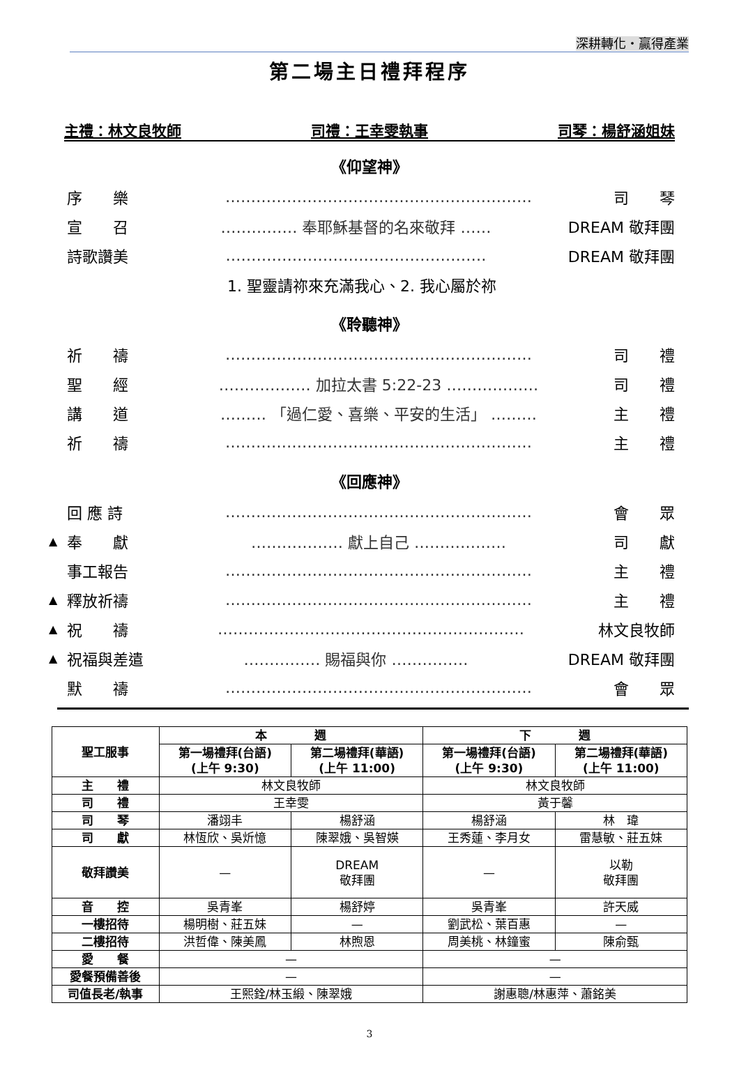深耕轉化・贏得產業
第二場主日禮拜程序
主禮：林文良牧師 司禮：王幸雯執事 司琴：楊舒涵姐妹
《仰望神》
序　　樂 …………………………………………………… 司　　琴
宣　　召 …………… 奉耶穌基督的名來敬拜 …… DREAM 敬拜團
詩歌讚美 …………………………………………… DREAM 敬拜團
1. 聖靈請祢來充滿我心、2. 我心屬於祢
《聆聽神》
祈　　禱 …………………………………………………… 司　　禮
聖　　經 ……………… 加拉太書 5:22-23 ……………… 司　　禮
講　　道 ……… 「過仁愛、喜樂、平安的生活」 ……… 主　　禮
祈　　禱 …………………………………………………… 主　　禮
《回應神》
回 應 詩 …………………………………………………… 會　　眾
▲ 奉　　獻 ……………… 獻上自己 ……………… 司　　獻
事工報告 …………………………………………………… 主　　禮
▲ 釋放祈禱 …………………………………………………… 主　　禮
▲ 祝　　禱 …………………………………………………… 林文良牧師
▲ 祝福與差遣 …………… 賜福與你 …………… DREAM 敬拜團
默　　禱 …………………………………………………… 會　　眾
| 聖工服事 | 本 週 | | 下 週 | |
| --- | --- | --- | --- | --- |
| | 第一場禮拜(台語) (上午 9:30) | 第二場禮拜(華語) (上午 11:00) | 第一場禮拜(台語) (上午 9:30) | 第二場禮拜(華語) (上午 11:00) |
| 主 禮 | 林文良牧師 | | 林文良牧師 | |
| 司 禮 | 王幸雯 | | 黃于馨 | |
| 司 琴 | 潘翊丰 | 楊舒涵 | 楊舒涵 | 林 瑋 |
| 司 獻 | 林恆欣、吳炘憶 | 陳翠娥、吳智媖 | 王秀蓮、李月女 | 雷慧敏、莊五妹 |
| 敬拜讚美 | — | DREAM 敬拜團 | — | 以勒 敬拜團 |
| 音 控 | 吳青峯 | 楊舒婷 | 吳青峯 | 許天威 |
| 一樓招待 | 楊明樹、莊五妹 | — | 劉武松、葉百惠 | — |
| 二樓招待 | 洪哲偉、陳美鳳 | 林煦恩 | 周美桃、林鐘蜜 | 陳俞甄 |
| 愛 餐 | — | | — | |
| 愛餐預備善後 | — | | — | |
| 司值長老/執事 | 王熙銓/林玉緞、陳翠娥 | | 謝惠聰/林惠萍、蕭銘美 | |
3